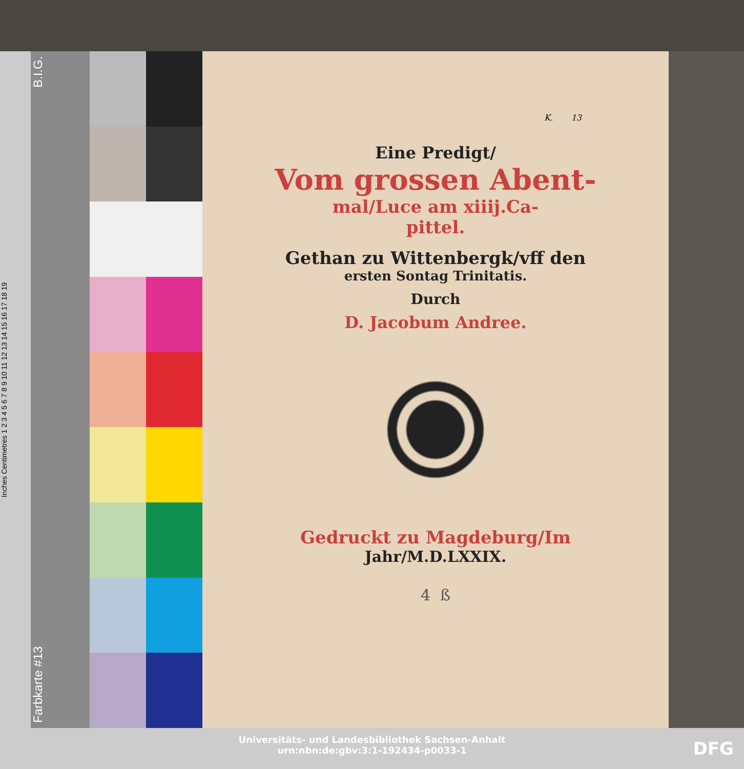Inches Centimetres 1 2 3 4 5 6 7 8 9 10 11 12 13 14 15 16 17 18 19
Farbkarte #13 B.I.G.
K. 13
Eine Predigt/
Vom grossen Abent-
mal/Luce am xiiij.Ca-
pittel.
Gethan zu Wittenbergk/vff den
ersten Sontag Trinitatis.
Durch
D. Jacobum Andree.
Gedruckt zu Magdeburg/Im
Jahr/M.D.LXXIX.
4 ß
Universitäts- und Landesbibliothek Sachsen-Anhalt
urn:nbn:de:gbv:3:1-192434-p0033-1
DFG